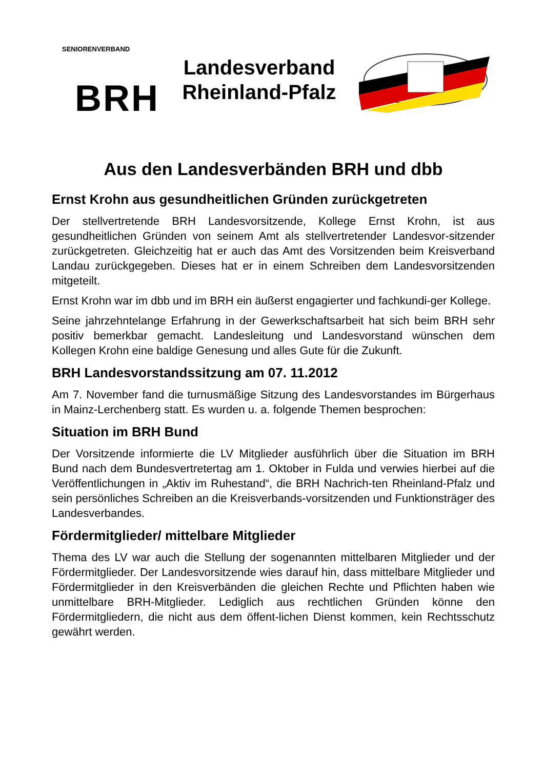SENIORENVERBAND
BRH
Landesverband
Rheinland-Pfalz
Aus den Landesverbänden BRH und dbb
Ernst Krohn aus gesundheitlichen Gründen zurückgetreten
Der stellvertretende BRH Landesvorsitzende, Kollege Ernst Krohn, ist aus gesundheitlichen Gründen von seinem Amt als stellvertretender Landesvor-sitzender zurückgetreten. Gleichzeitig hat er auch das Amt des Vorsitzenden beim Kreisverband Landau zurückgegeben. Dieses hat er in einem Schreiben dem Landesvorsitzenden mitgeteilt.
Ernst Krohn war im dbb und im BRH ein äußerst engagierter und fachkundi-ger Kollege.
Seine jahrzehntelange Erfahrung in der Gewerkschaftsarbeit hat sich beim BRH sehr positiv bemerkbar gemacht. Landesleitung und Landesvorstand wünschen dem Kollegen Krohn eine baldige Genesung und alles Gute für die Zukunft.
BRH Landesvorstandssitzung am 07. 11.2012
Am 7. November fand die turnusmäßige Sitzung des Landesvorstandes im Bürgerhaus in Mainz-Lerchenberg statt. Es wurden u. a. folgende Themen besprochen:
Situation im BRH Bund
Der Vorsitzende informierte die LV Mitglieder ausführlich über die Situation im BRH Bund nach dem Bundesvertretertag am 1. Oktober in Fulda und verwies hierbei auf die Veröffentlichungen in „Aktiv im Ruhestand“, die BRH Nachrich-ten Rheinland-Pfalz und sein persönliches Schreiben an die Kreisverbands-vorsitzenden und Funktionsträger des Landesverbandes.
Fördermitglieder/ mittelbare Mitglieder
Thema des LV war auch die Stellung der sogenannten mittelbaren Mitglieder und der Fördermitglieder. Der Landesvorsitzende wies darauf hin, dass mittelbare Mitglieder und Fördermitglieder in den Kreisverbänden die gleichen Rechte und Pflichten haben wie unmittelbare BRH-Mitglieder. Lediglich aus rechtlichen Gründen könne den Fördermitgliedern, die nicht aus dem öffent-lichen Dienst kommen, kein Rechtsschutz gewährt werden.